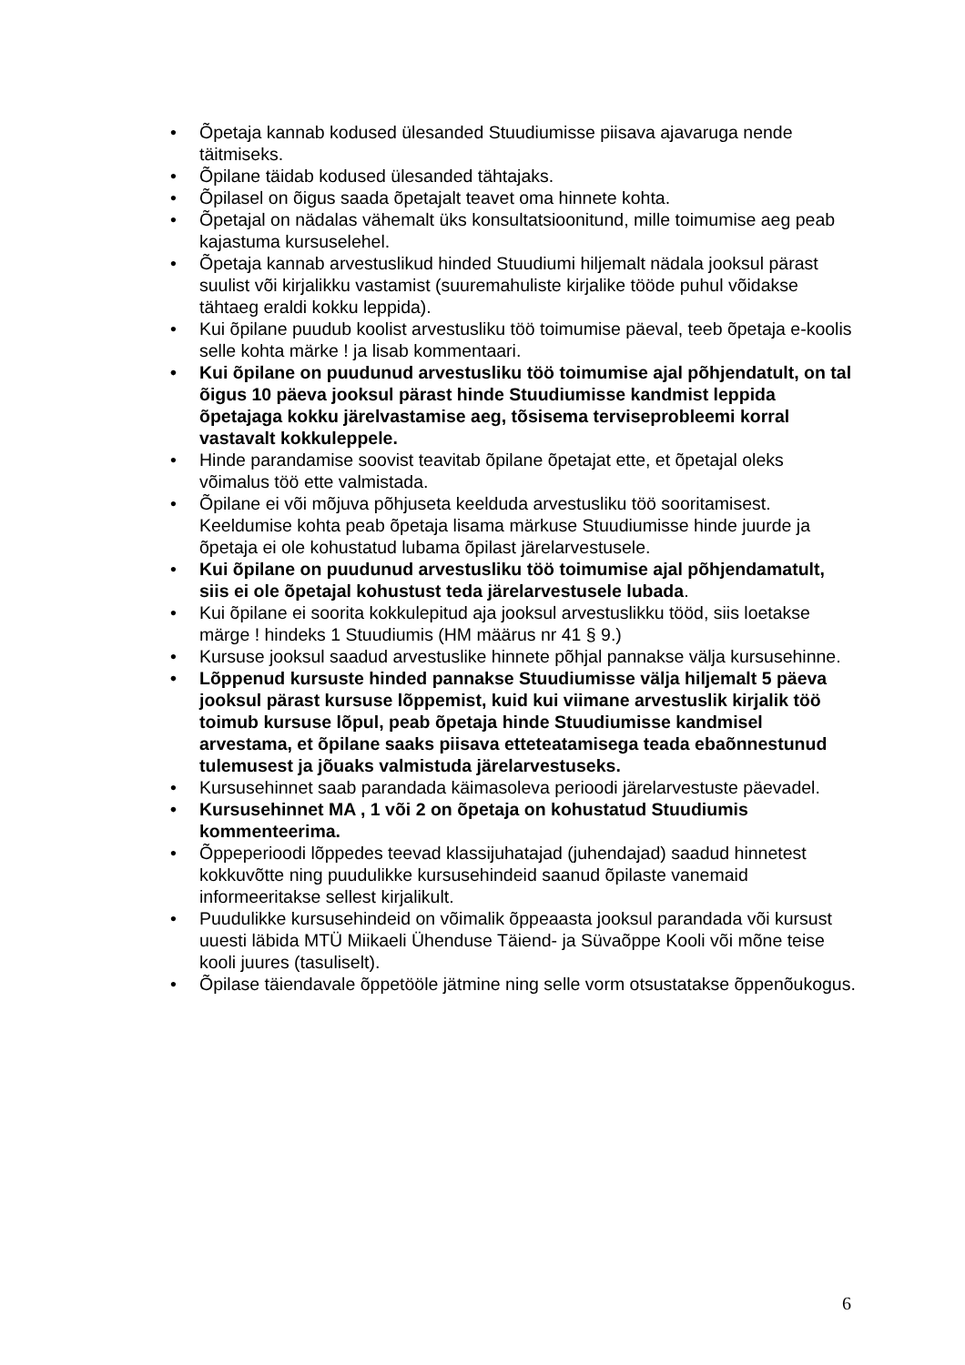• Õpetaja kannab kodused ülesanded Stuudiumisse piisava ajavaruga nende täitmiseks.
• Õpilane täidab kodused ülesanded tähtajaks.
• Õpilasel on õigus saada õpetajalt teavet oma hinnete kohta.
• Õpetajal on nädalas vähemalt üks konsultatsioonitund, mille toimumise aeg peab kajastuma kursuselehel.
• Õpetaja kannab arvestuslikud hinded Stuudiumi hiljemalt nädala jooksul pärast suulist või kirjalikku vastamist (suuremahuliste kirjalike tööde puhul võidakse tähtaeg eraldi kokku leppida).
• Kui õpilane puudub koolist arvestusliku töö toimumise päeval, teeb õpetaja e-koolis selle kohta märke ! ja lisab kommentaari.
• Kui õpilane on puudunud arvestusliku töö toimumise ajal põhjendatult, on tal õigus 10 päeva jooksul pärast hinde Stuudiumisse kandmist leppida õpetajaga kokku järelvastamise aeg, tõsisema terviseprobleemi korral vastavalt kokkuleppele.
• Hinde parandamise soovist teavitab õpilane õpetajat ette, et õpetajal oleks võimalus töö ette valmistada.
• Õpilane ei või mõjuva põhjuseta keelduda arvestusliku töö sooritamisest. Keeldumise kohta peab õpetaja lisama märkuse Stuudiumisse hinde juurde ja õpetaja ei ole kohustatud lubama õpilast järelarvestusele.
• Kui õpilane on puudunud arvestusliku töö toimumise ajal põhjendamatult, siis ei ole õpetajal kohustust teda järelarvestusele lubada.
• Kui õpilane ei soorita kokkulepitud aja jooksul arvestuslikku tööd, siis loetakse märge ! hindeks 1 Stuudiumis (HM määrus nr 41 § 9.)
• Kursuse jooksul saadud arvestuslike hinnete põhjal pannakse välja kursusehinne.
• Lõppenud kursuste hinded pannakse Stuudiumisse välja hiljemalt 5 päeva jooksul pärast kursuse lõppemist, kuid kui viimane arvestuslik kirjalik töö toimub kursuse lõpul, peab õpetaja hinde Stuudiumisse kandmisel arvestama, et õpilane saaks piisava etteteatamisega teada ebaõnnestunud tulemusest ja jõuaks valmistuda järelarvestuseks.
• Kursusehinnet saab parandada käimasoleva perioodi järelarvestuste päevadel.
• Kursusehinnet MA , 1 või 2 on õpetaja on kohustatud Stuudiumis kommenteerima.
• Õppeperioodi lõppedes teevad klassijuhatajad (juhendajad) saadud hinnetest kokkuvõtte ning puudulikke kursusehindeid saanud õpilaste vanemaid informeeritakse sellest kirjalikult.
• Puudulikke kursusehindeid on võimalik õppeaasta jooksul parandada või kursust uuesti läbida MTÜ Miikaeli Ühenduse Täiend- ja Süvaõppe Kooli või mõne teise kooli juures (tasuliselt).
• Õpilase täiendavale õppetööle jätmine ning selle vorm otsustatakse õppenõukogus.
6